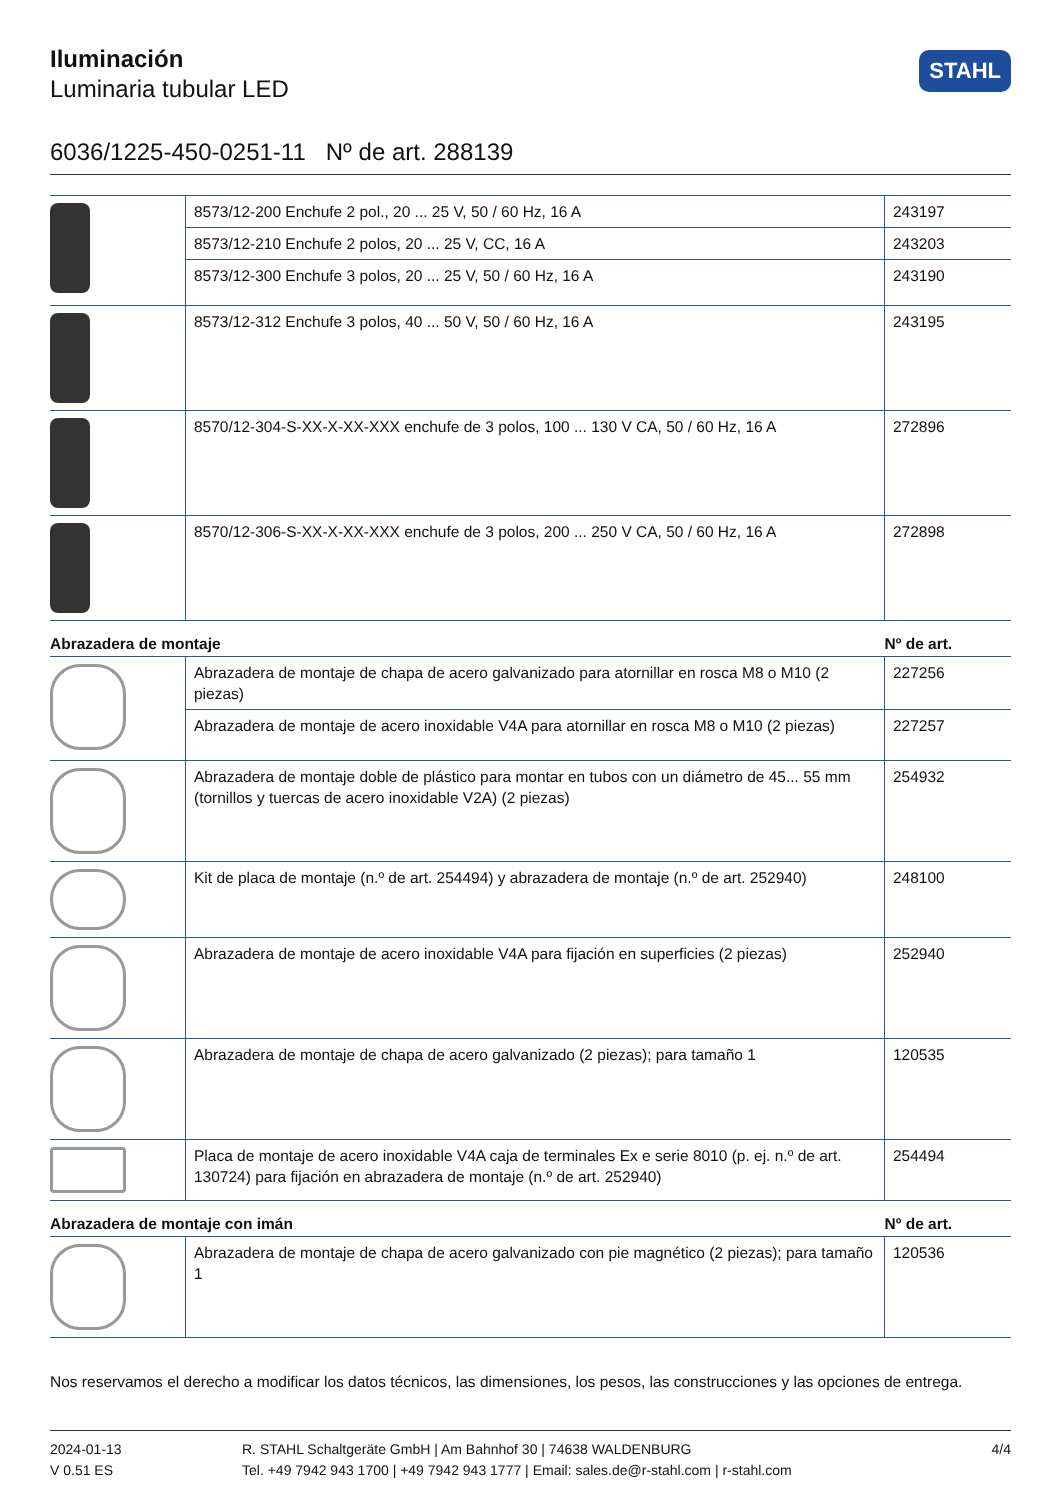STAHL
Iluminación
Luminaria tubular LED
6036/1225-450-0251-11 Nº de art. 288139
| | 8573/12-200 Enchufe 2 pol., 20 ... 25 V, 50 / 60 Hz, 16 A | 243197 |
| | 8573/12-210 Enchufe 2 polos, 20 ... 25 V, CC, 16 A | 243203 |
| | 8573/12-300 Enchufe 3 polos, 20 ... 25 V, 50 / 60 Hz, 16 A | 243190 |
| | 8573/12-312 Enchufe 3 polos, 40 ... 50 V, 50 / 60 Hz, 16 A | 243195 |
| | 8570/12-304-S-XX-X-XX-XXX enchufe de 3 polos, 100 ... 130 V CA, 50 / 60 Hz, 16 A | 272896 |
| | 8570/12-306-S-XX-X-XX-XXX enchufe de 3 polos, 200 ... 250 V CA, 50 / 60 Hz, 16 A | 272898 |
| Abrazadera de montaje | | Nº de art. |
| | Abrazadera de montaje de chapa de acero galvanizado para atornillar en rosca M8 o M10 (2 piezas) | 227256 |
| | Abrazadera de montaje de acero inoxidable V4A para atornillar en rosca M8 o M10 (2 piezas) | 227257 |
| | Abrazadera de montaje doble de plástico para montar en tubos con un diámetro de 45... 55 mm (tornillos y tuercas de acero inoxidable V2A) (2 piezas) | 254932 |
| | Kit de placa de montaje (n.º de art. 254494) y abrazadera de montaje (n.º de art. 252940) | 248100 |
| | Abrazadera de montaje de acero inoxidable V4A para fijación en superficies (2 piezas) | 252940 |
| | Abrazadera de montaje de chapa de acero galvanizado (2 piezas); para tamaño 1 | 120535 |
| | Placa de montaje de acero inoxidable V4A caja de terminales Ex e serie 8010 (p. ej. n.º de art. 130724) para fijación en abrazadera de montaje (n.º de art. 252940) | 254494 |
| Abrazadera de montaje con imán | | Nº de art. |
| | Abrazadera de montaje de chapa de acero galvanizado con pie magnético (2 piezas); para tamaño 1 | 120536 |
Nos reservamos el derecho a modificar los datos técnicos, las dimensiones, los pesos, las construcciones y las opciones de entrega.
2024-01-13
V 0.51 ES
R. STAHL Schaltgeräte GmbH | Am Bahnhof 30 | 74638 WALDENBURG
Tel. +49 7942 943 1700 | +49 7942 943 1777 | Email: sales.de@r-stahl.com | r-stahl.com
4/4